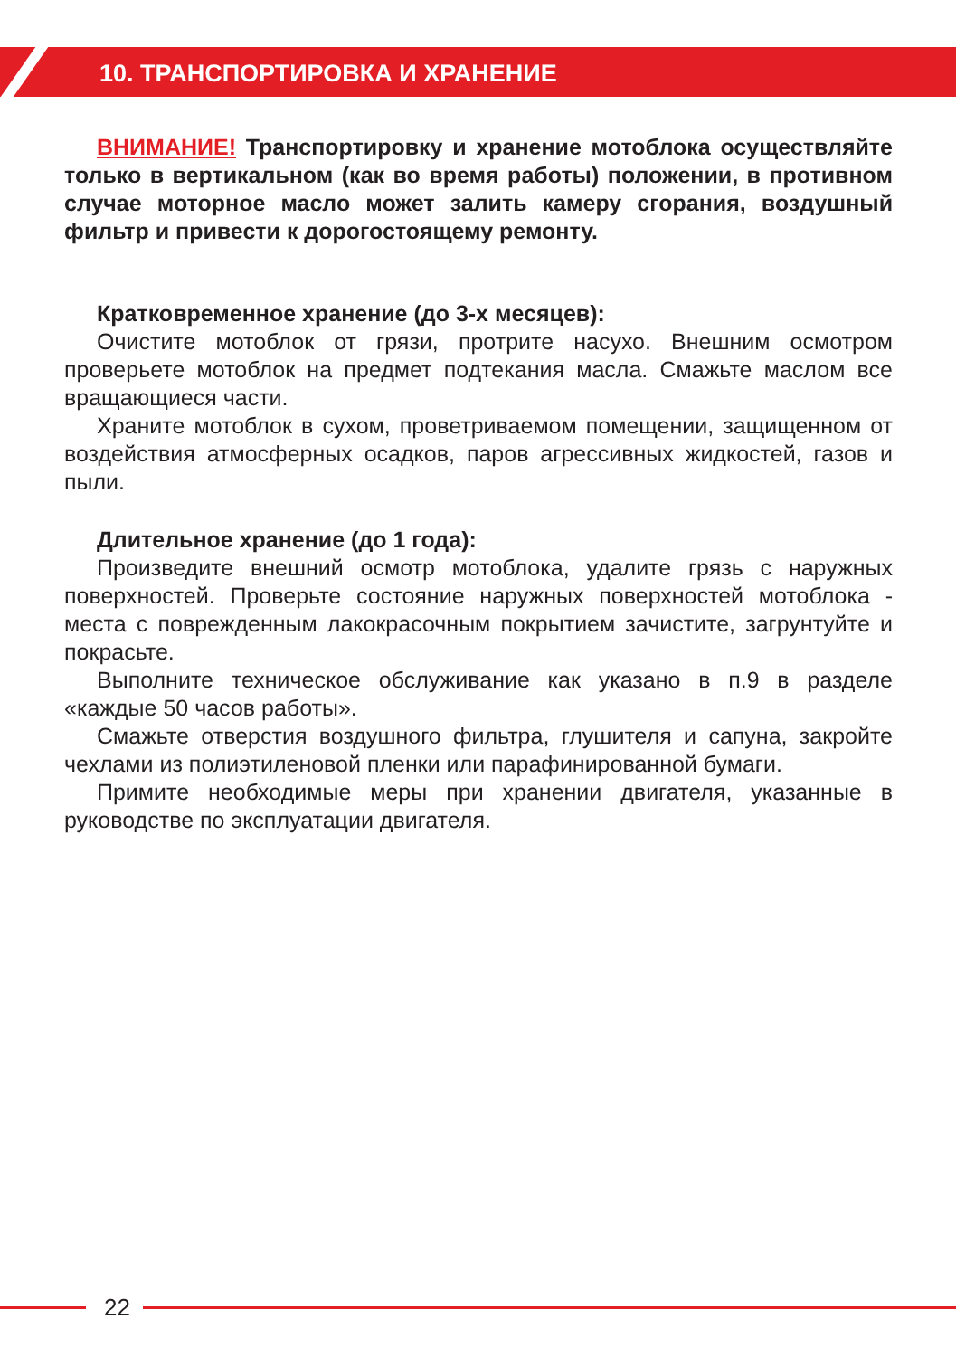10. ТРАНСПОРТИРОВКА И ХРАНЕНИЕ
ВНИМАНИЕ! Транспортировку и хранение мотоблока осуществляйте только в вертикальном (как во время работы) положении, в противном случае моторное масло может залить камеру сгорания, воздушный фильтр и привести к дорогостоящему ремонту.
Кратковременное хранение (до 3-х месяцев):
Очистите мотоблок от грязи, протрите насухо. Внешним осмотром проверьете мотоблок на предмет подтекания масла. Смажьте маслом все вращающиеся части.
Храните мотоблок в сухом, проветриваемом помещении, защищенном от воздействия атмосферных осадков, паров агрессивных жидкостей, газов и пыли.
Длительное хранение (до 1 года):
Произведите внешний осмотр мотоблока, удалите грязь с наружных поверхностей. Проверьте состояние наружных поверхностей мотоблока - места с поврежденным лакокрасочным покрытием зачистите, загрунтуйте и покрасьте.
Выполните техническое обслуживание как указано в п.9 в разделе «каждые 50 часов работы».
Смажьте отверстия воздушного фильтра, глушителя и сапуна, закройте чехлами из полиэтиленовой пленки или парафинированной бумаги.
Примите необходимые меры при хранении двигателя, указанные в руководстве по эксплуатации двигателя.
22